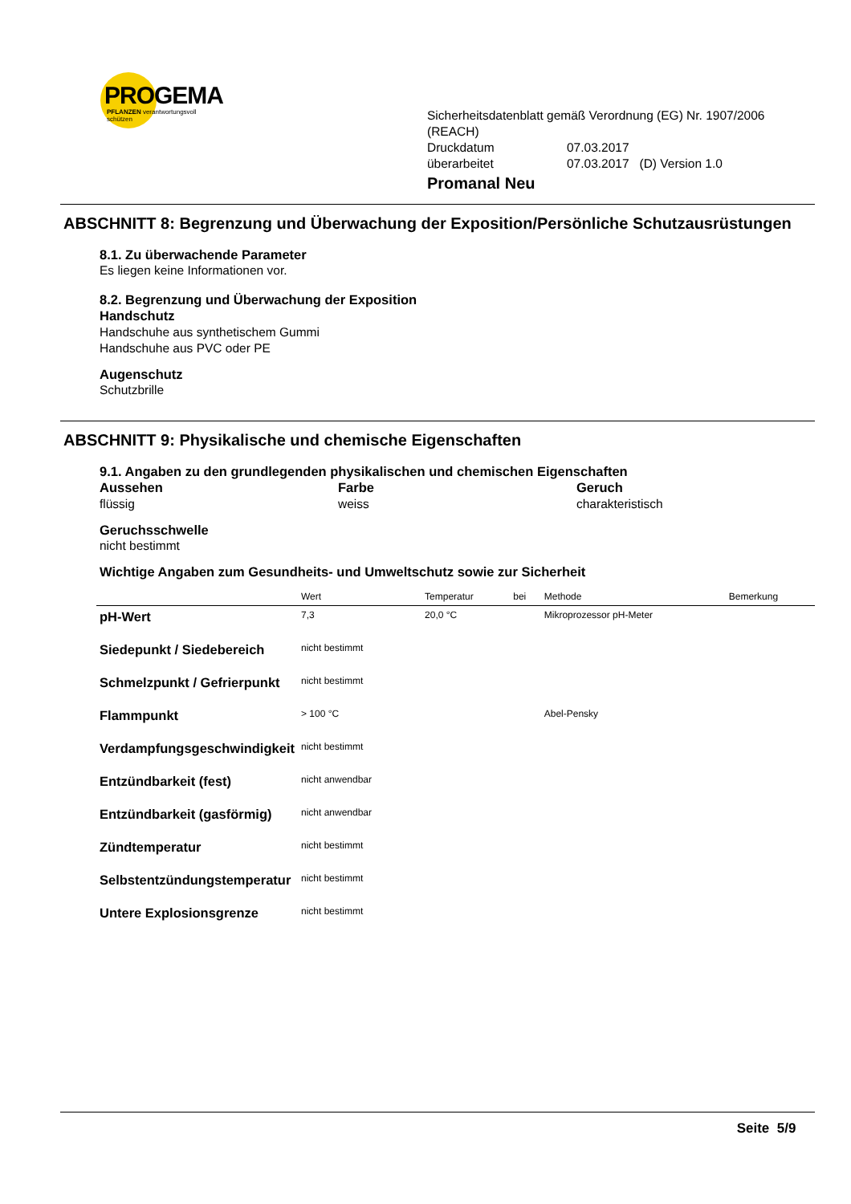PROGEMA
PFLANZEN verantwortungsvoll schützen
Sicherheitsdatenblatt gemäß Verordnung (EG) Nr. 1907/2006 (REACH)
| Druckdatum | 07.03.2017 |
| überarbeitet | 07.03.2017 (D) Version 1.0 |
Promanal Neu
ABSCHNITT 8: Begrenzung und Überwachung der Exposition/Persönliche Schutzausrüstungen
8.1. Zu überwachende Parameter
Es liegen keine Informationen vor.
8.2. Begrenzung und Überwachung der Exposition
Handschutz
Handschuhe aus synthetischem Gummi
Handschuhe aus PVC oder PE
Augenschutz
Schutzbrille
ABSCHNITT 9: Physikalische und chemische Eigenschaften
9.1. Angaben zu den grundlegenden physikalischen und chemischen Eigenschaften
Aussehen
flüssig
Farbe
weiss
Geruch
charakteristisch
Geruchsschwelle
nicht bestimmt
Wichtige Angaben zum Gesundheits- und Umweltschutz sowie zur Sicherheit
| | Wert | Temperatur | bei | Methode | Bemerkung |
| --- | --- | --- | --- | --- | --- |
| pH-Wert | 7,3 | 20,0 °C | | Mikroprozessor pH-Meter | |
| Siedepunkt / Siedebereich | nicht bestimmt | | | | |
| Schmelzpunkt / Gefrierpunkt | nicht bestimmt | | | | |
| Flammpunkt | > 100 °C | | | Abel-Pensky | |
| Verdampfungsgeschwindigkeit | nicht bestimmt | | | | |
| Entzündbarkeit (fest) | nicht anwendbar | | | | |
| Entzündbarkeit (gasförmig) | nicht anwendbar | | | | |
| Zündtemperatur | nicht bestimmt | | | | |
| Selbstentzündungstemperatur | nicht bestimmt | | | | |
| Untere Explosionsgrenze | nicht bestimmt | | | | |
Seite 5/9